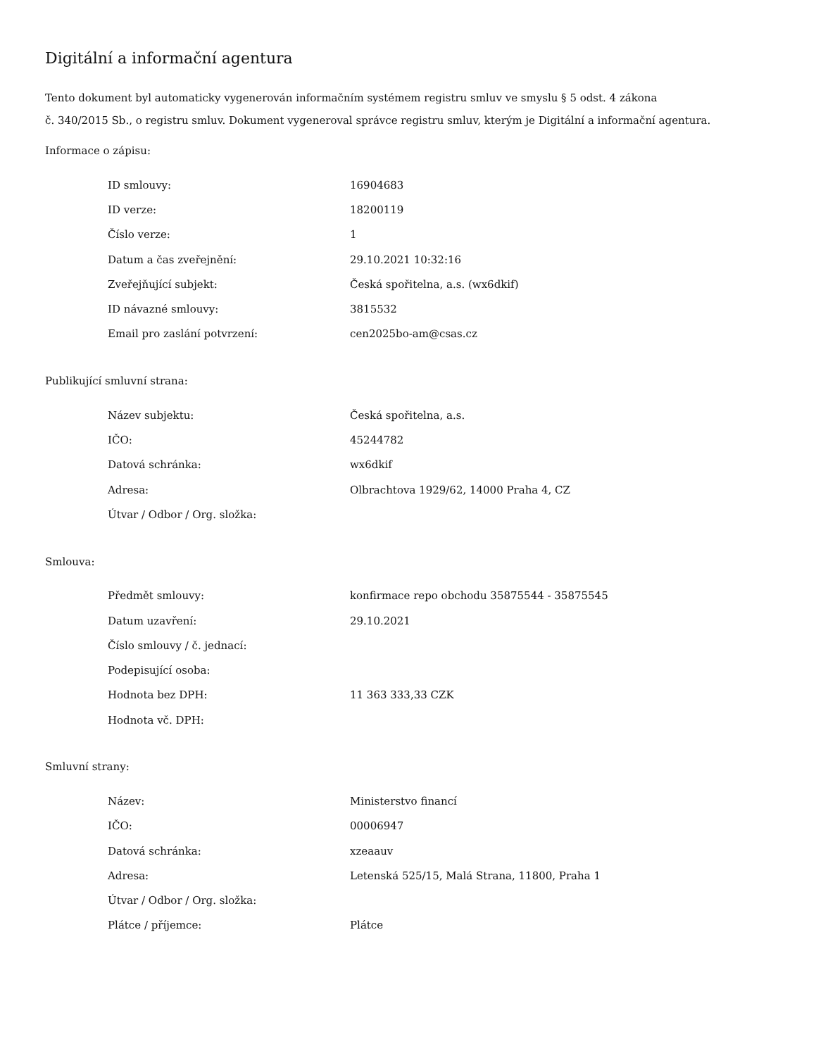Digitální a informační agentura
Tento dokument byl automaticky vygenerován informačním systémem registru smluv ve smyslu § 5 odst. 4 zákona
č. 340/2015 Sb., o registru smluv. Dokument vygeneroval správce registru smluv, kterým je Digitální a informační agentura.
Informace o zápisu:
| ID smlouvy: | 16904683 |
| ID verze: | 18200119 |
| Číslo verze: | 1 |
| Datum a čas zveřejnění: | 29.10.2021 10:32:16 |
| Zveřejňující subjekt: | Česká spořitelna, a.s. (wx6dkif) |
| ID návazné smlouvy: | 3815532 |
| Email pro zaslání potvrzení: | cen2025bo-am@csas.cz |
Publikující smluvní strana:
| Název subjektu: | Česká spořitelna, a.s. |
| IČO: | 45244782 |
| Datová schránka: | wx6dkif |
| Adresa: | Olbrachtova 1929/62, 14000 Praha 4, CZ |
| Útvar / Odbor / Org. složka: | |
Smlouva:
| Předmět smlouvy: | konfirmace repo obchodu 35875544 - 35875545 |
| Datum uzavření: | 29.10.2021 |
| Číslo smlouvy / č. jednací: | |
| Podepisující osoba: | |
| Hodnota bez DPH: | 11 363 333,33 CZK |
| Hodnota vč. DPH: | |
Smluvní strany:
| Název: | Ministerstvo financí |
| IČO: | 00006947 |
| Datová schránka: | xzeaauv |
| Adresa: | Letenská 525/15, Malá Strana, 11800, Praha 1 |
| Útvar / Odbor / Org. složka: | |
| Plátce / příjemce: | Plátce |